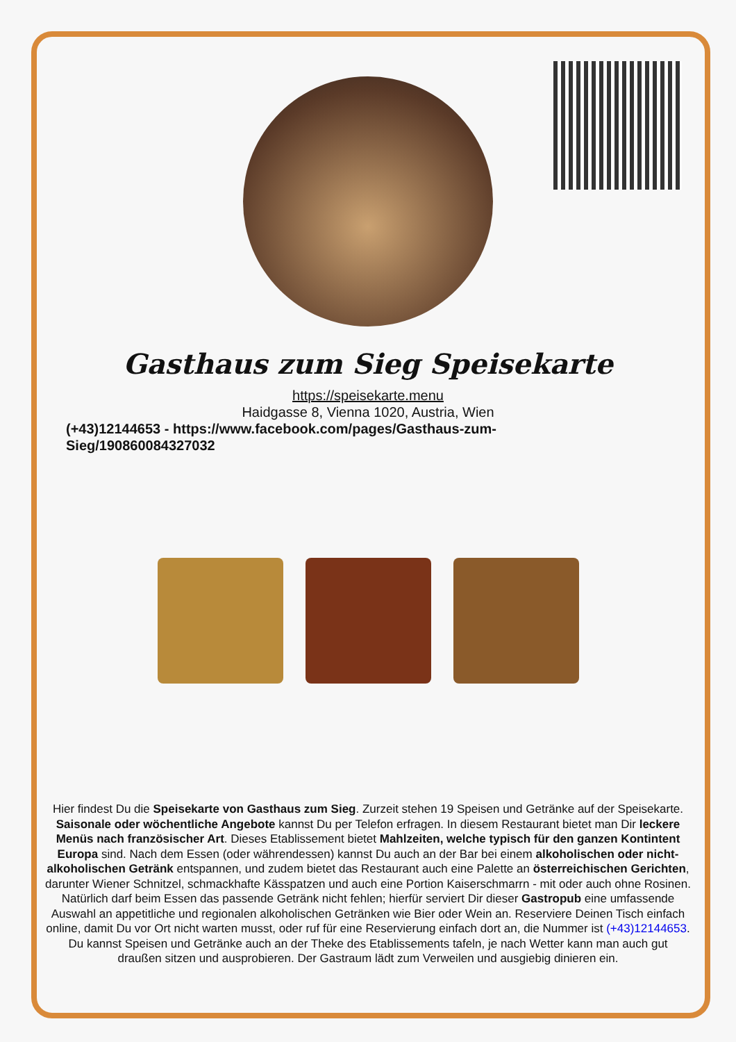Gasthaus zum Sieg Speisekarte
https://speisekarte.menu
Haidgasse 8, Vienna 1020, Austria, Wien
(+43)12144653 - https://www.facebook.com/pages/Gasthaus-zum-Sieg/190860084327032
Hier findest Du die Speisekarte von Gasthaus zum Sieg. Zurzeit stehen 19 Speisen und Getränke auf der Speisekarte. Saisonale oder wöchentliche Angebote kannst Du per Telefon erfragen. In diesem Restaurant bietet man Dir leckere Menüs nach französischer Art. Dieses Etablissement bietet Mahlzeiten, welche typisch für den ganzen Kontintent Europa sind. Nach dem Essen (oder währendessen) kannst Du auch an der Bar bei einem alkoholischen oder nicht-alkoholischen Getränk entspannen, und zudem bietet das Restaurant auch eine Palette an österreichischen Gerichten, darunter Wiener Schnitzel, schmackhafte Kässpatzen und auch eine Portion Kaiserschmarrn - mit oder auch ohne Rosinen. Natürlich darf beim Essen das passende Getränk nicht fehlen; hierfür serviert Dir dieser Gastropub eine umfassende Auswahl an appetitliche und regionalen alkoholischen Getränken wie Bier oder Wein an. Reserviere Deinen Tisch einfach online, damit Du vor Ort nicht warten musst, oder ruf für eine Reservierung einfach dort an, die Nummer ist (+43)12144653. Du kannst Speisen und Getränke auch an der Theke des Etablissements tafeln, je nach Wetter kann man auch gut draußen sitzen und ausprobieren. Der Gastraum lädt zum Verweilen und ausgiebig dinieren ein.